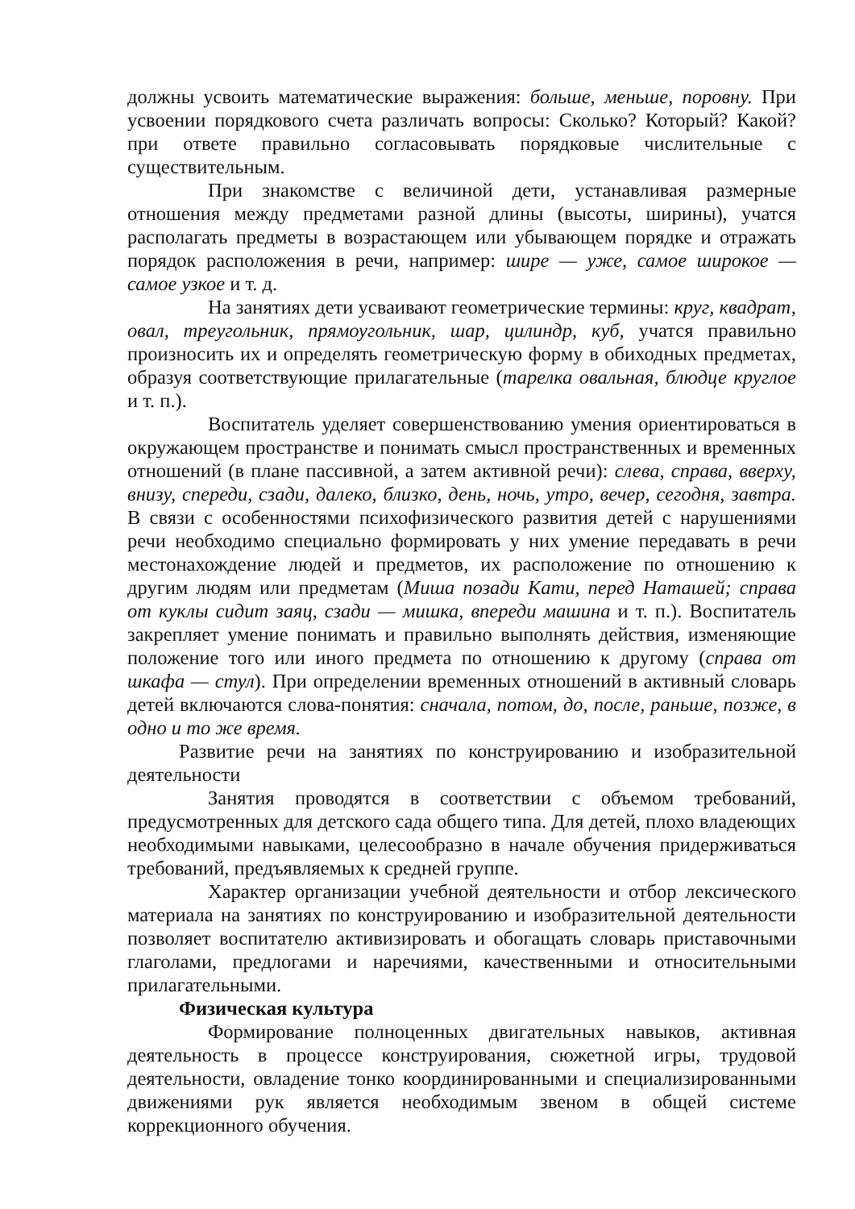должны усвоить математические выражения: больше, меньше, поровну. При усвоении порядкового счета различать вопросы: Сколько? Который? Какой? при ответе правильно согласовывать порядковые числительные с существительным.
При знакомстве с величиной дети, устанавливая размерные отношения между предметами разной длины (высоты, ширины), учатся располагать предметы в возрастающем или убывающем порядке и отражать порядок расположения в речи, например: шире — уже, самое широкое — самое узкое и т. д.
На занятиях дети усваивают геометрические термины: круг, квадрат, овал, треугольник, прямоугольник, шар, цилиндр, куб, учатся правильно произносить их и определять геометрическую форму в обиходных предметах, образуя соответствующие прилагательные (тарелка овальная, блюдце круглое и т. п.).
Воспитатель уделяет совершенствованию умения ориентироваться в окружающем пространстве и понимать смысл пространственных и временных отношений (в плане пассивной, а затем активной речи): слева, справа, вверху, внизу, спереди, сзади, далеко, близко, день, ночь, утро, вечер, сегодня, завтра. В связи с особенностями психофизического развития детей с нарушениями речи необходимо специально формировать у них умение передавать в речи местонахождение людей и предметов, их расположение по отношению к другим людям или предметам (Миша позади Кати, перед Наташей; справа от куклы сидит заяц, сзади — мишка, впереди машина и т. п.). Воспитатель закрепляет умение понимать и правильно выполнять действия, изменяющие положение того или иного предмета по отношению к другому (справа от шкафа — стул). При определении временных отношений в активный словарь детей включаются слова-понятия: сначала, потом, до, после, раньше, позже, в одно и то же время.
Развитие речи на занятиях по конструированию и изобразительной деятельности
Занятия проводятся в соответствии с объемом требований, предусмотренных для детского сада общего типа. Для детей, плохо владеющих необходимыми навыками, целесообразно в начале обучения придерживаться требований, предъявляемых к средней группе.
Характер организации учебной деятельности и отбор лексического материала на занятиях по конструированию и изобразительной деятельности позволяет воспитателю активизировать и обогащать словарь приставочными глаголами, предлогами и наречиями, качественными и относительными прилагательными.
Физическая культура
Формирование полноценных двигательных навыков, активная деятельность в процессе конструирования, сюжетной игры, трудовой деятельности, овладение тонко координированными и специализированными движениями рук является необходимым звеном в общей системе коррекционного обучения.